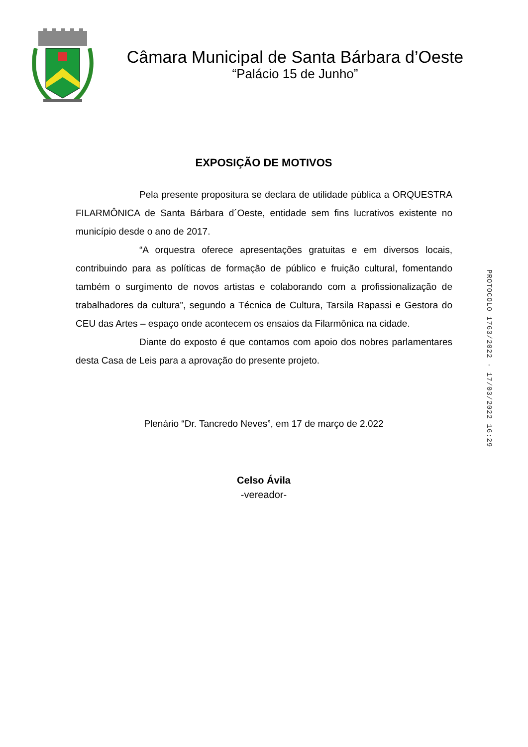Câmara Municipal de Santa Bárbara d’Oeste
“Palácio 15 de Junho”
EXPOSIÇÃO DE MOTIVOS
Pela presente propositura se declara de utilidade pública a ORQUESTRA FILARMÔNICA de Santa Bárbara d´Oeste, entidade sem fins lucrativos existente no município desde o ano de 2017.
“A orquestra oferece apresentações gratuitas e em diversos locais, contribuindo para as políticas de formação de público e fruição cultural, fomentando também o surgimento de novos artistas e colaborando com a profissionalização de trabalhadores da cultura”, segundo a Técnica de Cultura, Tarsila Rapassi e Gestora do CEU das Artes – espaço onde acontecem os ensaios da Filarmônica na cidade.
Diante do exposto é que contamos com apoio dos nobres parlamentares desta Casa de Leis para a aprovação do presente projeto.
Plenário “Dr. Tancredo Neves”, em 17 de março de 2.022
Celso Ávila
-vereador-
PROTOCOLO 1763/2022 - 17/03/2022 16:29